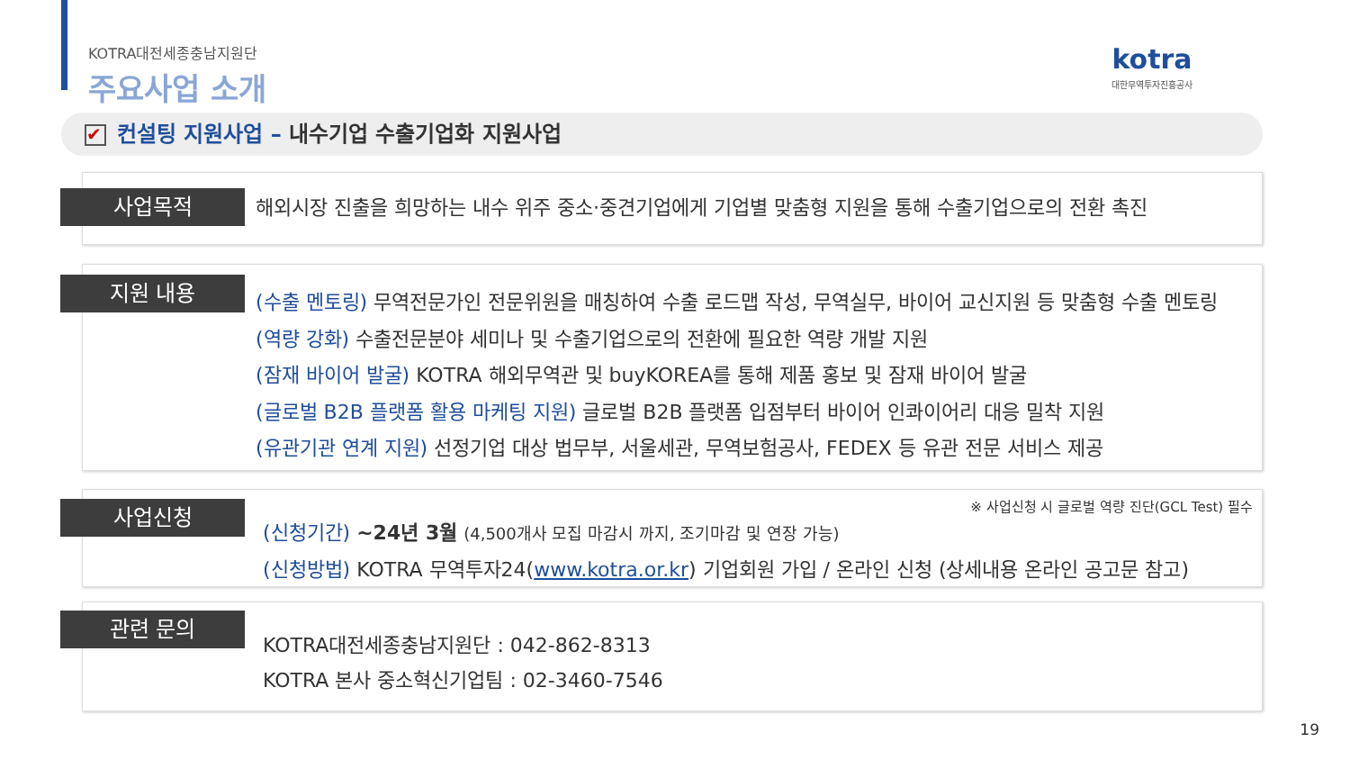KOTRA대전세종충남지원단
주요사업 소개
kotra
대한무역투자진흥공사
✔ 컨설팅 지원사업 – 내수기업 수출기업화 지원사업
사업목적
해외시장 진출을 희망하는 내수 위주 중소·중견기업에게 기업별 맞춤형 지원을 통해 수출기업으로의 전환 촉진
지원 내용
(수출 멘토링) 무역전문가인 전문위원을 매칭하여 수출 로드맵 작성, 무역실무, 바이어 교신지원 등 맞춤형 수출 멘토링
(역량 강화) 수출전문분야 세미나 및 수출기업으로의 전환에 필요한 역량 개발 지원
(잠재 바이어 발굴) KOTRA 해외무역관 및 buyKOREA를 통해 제품 홍보 및 잠재 바이어 발굴
(글로벌 B2B 플랫폼 활용 마케팅 지원) 글로벌 B2B 플랫폼 입점부터 바이어 인콰이어리 대응 밀착 지원
(유관기관 연계 지원) 선정기업 대상 법무부, 서울세관, 무역보험공사, FEDEX 등 유관 전문 서비스 제공
사업신청
※ 사업신청 시 글로벌 역량 진단(GCL Test) 필수
(신청기간) ~24년 3월 (4,500개사 모집 마감시 까지, 조기마감 및 연장 가능)
(신청방법) KOTRA 무역투자24(www.kotra.or.kr) 기업회원 가입 / 온라인 신청 (상세내용 온라인 공고문 참고)
관련 문의
KOTRA대전세종충남지원단 : 042-862-8313
KOTRA 본사 중소혁신기업팀 : 02-3460-7546
19